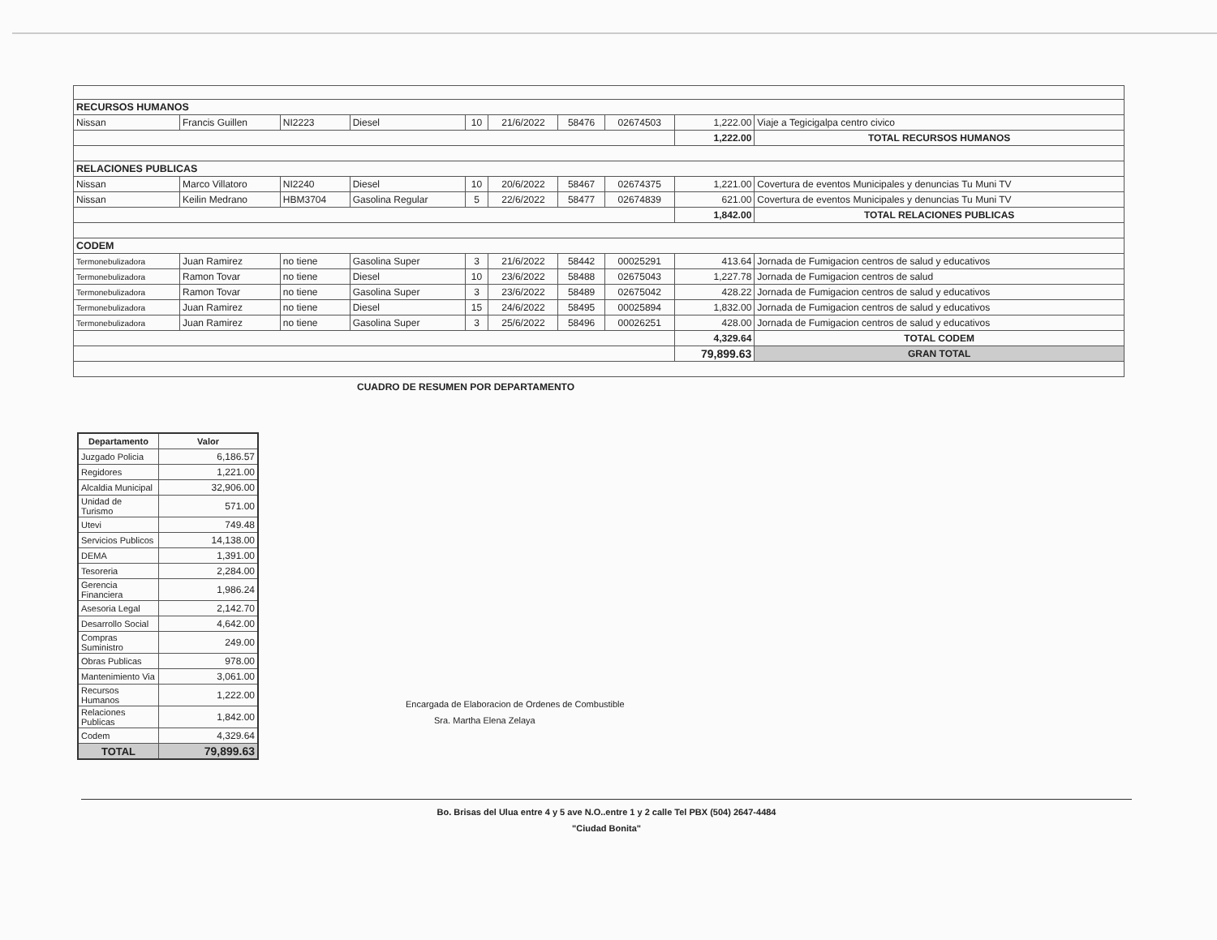| RECURSOS HUMANOS | | | | | | | | | |
| Nissan | Francis Guillen | NI2223 | Diesel | 10 | 21/6/2022 | 58476 | 02674503 | 1,222.00 | Viaje a Tegicigalpa centro civico |
| | | | | | | | | 1,222.00 | TOTAL RECURSOS HUMANOS |
| RELACIONES PUBLICAS | | | | | | | | | |
| Nissan | Marco Villatoro | NI2240 | Diesel | 10 | 20/6/2022 | 58467 | 02674375 | 1,221.00 | Covertura de eventos Municipales y denuncias Tu Muni TV |
| Nissan | Keilin Medrano | HBM3704 | Gasolina Regular | 5 | 22/6/2022 | 58477 | 02674839 | 621.00 | Covertura de eventos Municipales y denuncias Tu Muni TV |
| | | | | | | | | 1,842.00 | TOTAL RELACIONES PUBLICAS |
| CODEM | | | | | | | | | |
| Termonebulizadora | Juan Ramirez | no tiene | Gasolina Super | 3 | 21/6/2022 | 58442 | 00025291 | 413.64 | Jornada de Fumigacion centros de salud y educativos |
| Termonebulizadora | Ramon Tovar | no tiene | Diesel | 10 | 23/6/2022 | 58488 | 02675043 | 1,227.78 | Jornada de Fumigacion centros de salud |
| Termonebulizadora | Ramon Tovar | no tiene | Gasolina Super | 3 | 23/6/2022 | 58489 | 02675042 | 428.22 | Jornada de Fumigacion centros de salud y educativos |
| Termonebulizadora | Juan Ramirez | no tiene | Diesel | 15 | 24/6/2022 | 58495 | 00025894 | 1,832.00 | Jornada de Fumigacion centros de salud y educativos |
| Termonebulizadora | Juan Ramirez | no tiene | Gasolina Super | 3 | 25/6/2022 | 58496 | 00026251 | 428.00 | Jornada de Fumigacion centros de salud y educativos |
| | | | | | | | | 4,329.64 | TOTAL CODEM |
| | | | | | | | | 79,899.63 | GRAN TOTAL |
CUADRO DE RESUMEN POR DEPARTAMENTO
| Departamento | Valor |
| --- | --- |
| Juzgado Policia | 6,186.57 |
| Regidores | 1,221.00 |
| Alcaldia Municipal | 32,906.00 |
| Unidad de Turismo | 571.00 |
| Utevi | 749.48 |
| Servicios Publicos | 14,138.00 |
| DEMA | 1,391.00 |
| Tesoreria | 2,284.00 |
| Gerencia Financiera | 1,986.24 |
| Asesoria Legal | 2,142.70 |
| Desarrollo Social | 4,642.00 |
| Compras Suministro | 249.00 |
| Obras Publicas | 978.00 |
| Mantenimiento Via | 3,061.00 |
| Recursos Humanos | 1,222.00 |
| Relaciones Publicas | 1,842.00 |
| Codem | 4,329.64 |
| TOTAL | 79,899.63 |
Encargada de Elaboracion de Ordenes de Combustible
Sra. Martha Elena Zelaya
Bo. Brisas del Ulua entre 4 y 5 ave N.O..entre 1 y 2 calle Tel PBX (504) 2647-4484
"Ciudad Bonita"